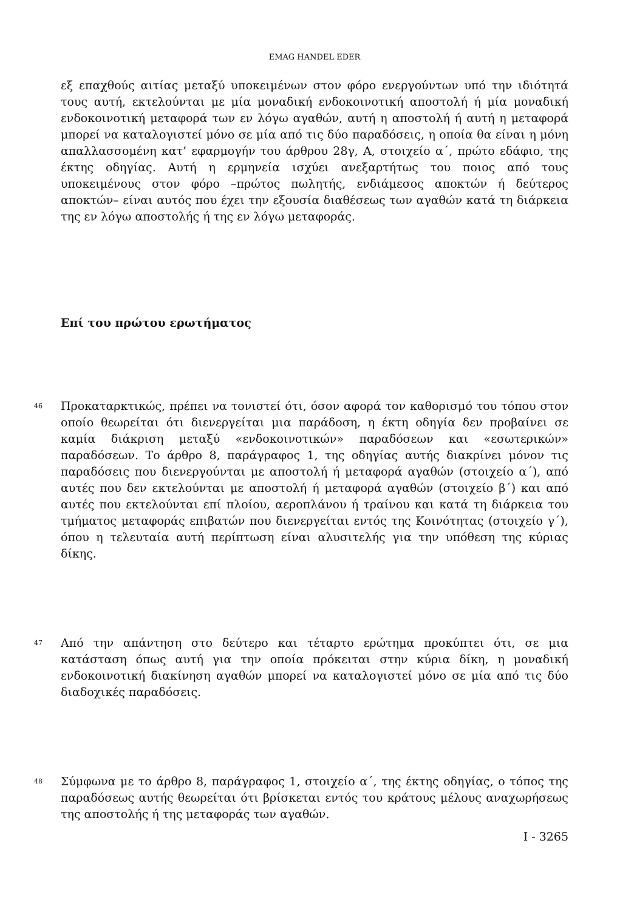EMAG HANDEL EDER
εξ επαχθούς αιτίας μεταξύ υποκειμένων στον φόρο ενεργούντων υπό την ιδιότητά τους αυτή, εκτελούνται με μία μοναδική ενδοκοινοτική αποστολή ή μία μοναδική ενδοκοινοτική μεταφορά των εν λόγω αγαθών, αυτή η αποστολή ή αυτή η μεταφορά μπορεί να καταλογιστεί μόνο σε μία από τις δύο παραδόσεις, η οποία θα είναι η μόνη απαλλασσομένη κατ’ εφαρμογήν του άρθρου 28γ, Α, στοιχείο α΄, πρώτο εδάφιο, της έκτης οδηγίας. Αυτή η ερμηνεία ισχύει ανεξαρτήτως του ποιος από τους υποκειμένους στον φόρο –πρώτος πωλητής, ενδιάμεσος αποκτών ή δεύτερος αποκτών– είναι αυτός που έχει την εξουσία διαθέσεως των αγαθών κατά τη διάρκεια της εν λόγω αποστολής ή της εν λόγω μεταφοράς.
Επί του πρώτου ερωτήματος
46
Προκαταρκτικώς, πρέπει να τονιστεί ότι, όσον αφορά τον καθορισμό του τόπου στον οποίο θεωρείται ότι διενεργείται μια παράδοση, η έκτη οδηγία δεν προβαίνει σε καμία διάκριση μεταξύ «ενδοκοινοτικών» παραδόσεων και «εσωτερικών» παραδόσεων. Το άρθρο 8, παράγραφος 1, της οδηγίας αυτής διακρίνει μόνον τις παραδόσεις που διενεργούνται με αποστολή ή μεταφορά αγαθών (στοιχείο α΄), από αυτές που δεν εκτελούνται με αποστολή ή μεταφορά αγαθών (στοιχείο β΄) και από αυτές που εκτελούνται επί πλοίου, αεροπλάνου ή τραίνου και κατά τη διάρκεια του τμήματος μεταφοράς επιβατών που διενεργείται εντός της Κοινότητας (στοιχείο γ΄), όπου η τελευταία αυτή περίπτωση είναι αλυσιτελής για την υπόθεση της κύριας δίκης.
47
Από την απάντηση στο δεύτερο και τέταρτο ερώτημα προκύπτει ότι, σε μια κατάσταση όπως αυτή για την οποία πρόκειται στην κύρια δίκη, η μοναδική ενδοκοινοτική διακίνηση αγαθών μπορεί να καταλογιστεί μόνο σε μία από τις δύο διαδοχικές παραδόσεις.
48
Σύμφωνα με το άρθρο 8, παράγραφος 1, στοιχείο α΄, της έκτης οδηγίας, ο τόπος της παραδόσεως αυτής θεωρείται ότι βρίσκεται εντός του κράτους μέλους αναχωρήσεως της αποστολής ή της μεταφοράς των αγαθών.
I - 3265